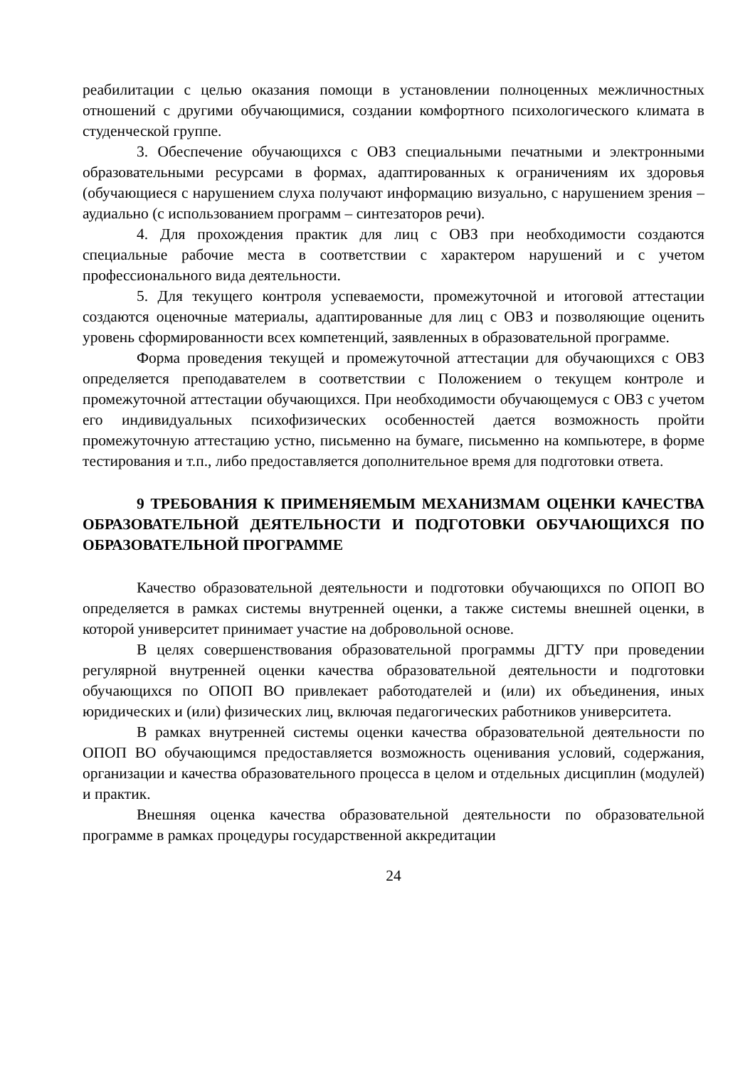реабилитации с целью оказания помощи в установлении полноценных межличностных отношений с другими обучающимися, создании комфортного психологического климата в студенческой группе.
3. Обеспечение обучающихся с ОВЗ специальными печатными и электронными образовательными ресурсами в формах, адаптированных к ограничениям их здоровья (обучающиеся с нарушением слуха получают информацию визуально, с нарушением зрения – аудиально (с использованием программ – синтезаторов речи).
4. Для прохождения практик для лиц с ОВЗ при необходимости создаются специальные рабочие места в соответствии с характером нарушений и с учетом профессионального вида деятельности.
5. Для текущего контроля успеваемости, промежуточной и итоговой аттестации создаются оценочные материалы, адаптированные для лиц с ОВЗ и позволяющие оценить уровень сформированности всех компетенций, заявленных в образовательной программе.
Форма проведения текущей и промежуточной аттестации для обучающихся с ОВЗ определяется преподавателем в соответствии с Положением о текущем контроле и промежуточной аттестации обучающихся. При необходимости обучающемуся с ОВЗ с учетом его индивидуальных психофизических особенностей дается возможность пройти промежуточную аттестацию устно, письменно на бумаге, письменно на компьютере, в форме тестирования и т.п., либо предоставляется дополнительное время для подготовки ответа.
9 ТРЕБОВАНИЯ К ПРИМЕНЯЕМЫМ МЕХАНИЗМАМ ОЦЕНКИ КАЧЕСТВА ОБРАЗОВАТЕЛЬНОЙ ДЕЯТЕЛЬНОСТИ И ПОДГОТОВКИ ОБУЧАЮЩИХСЯ ПО ОБРАЗОВАТЕЛЬНОЙ ПРОГРАММЕ
Качество образовательной деятельности и подготовки обучающихся по ОПОП ВО определяется в рамках системы внутренней оценки, а также системы внешней оценки, в которой университет принимает участие на добровольной основе.
В целях совершенствования образовательной программы ДГТУ при проведении регулярной внутренней оценки качества образовательной деятельности и подготовки обучающихся по ОПОП ВО привлекает работодателей и (или) их объединения, иных юридических и (или) физических лиц, включая педагогических работников университета.
В рамках внутренней системы оценки качества образовательной деятельности по ОПОП ВО обучающимся предоставляется возможность оценивания условий, содержания, организации и качества образовательного процесса в целом и отдельных дисциплин (модулей) и практик.
Внешняя оценка качества образовательной деятельности по образовательной программе в рамках процедуры государственной аккредитации
24